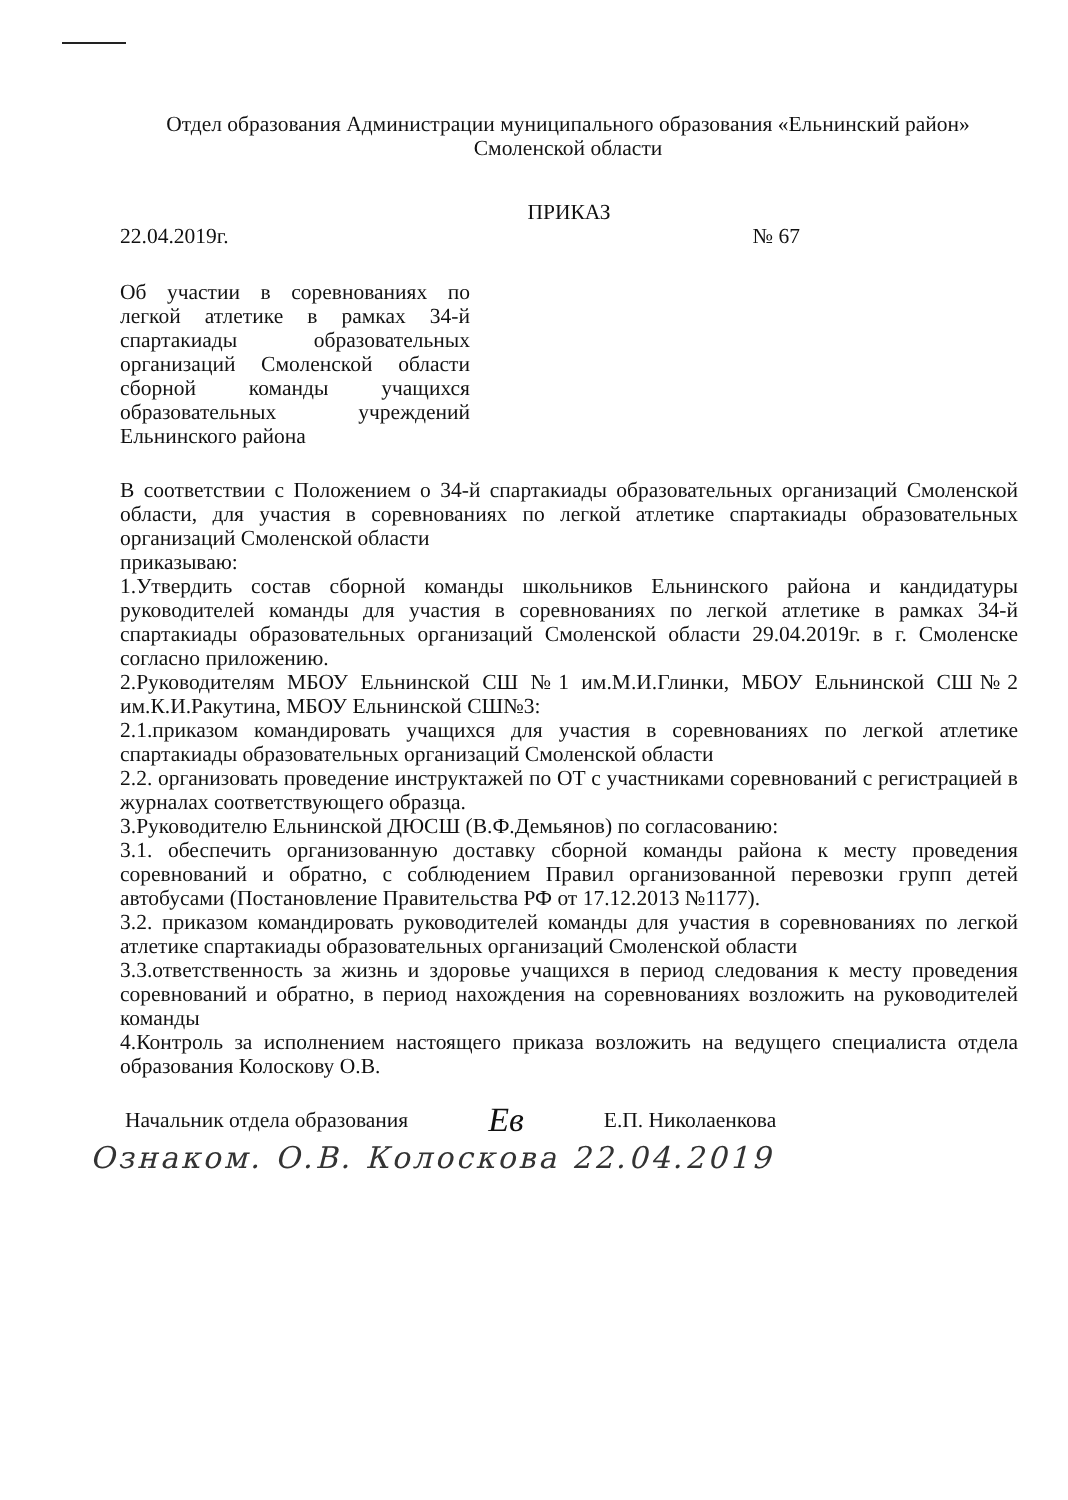Отдел образования Администрации муниципального образования «Ельнинский район»
Смоленской области
ПРИКАЗ
22.04.2019г. № 67
Об участии в соревнованиях по легкой атлетике в рамках 34-й спартакиады образовательных организаций Смоленской области сборной команды учащихся образовательных учреждений Ельнинского района
В соответствии с Положением о 34-й спартакиады образовательных организаций Смоленской области, для участия в соревнованиях по легкой атлетике спартакиады образовательных организаций Смоленской области
приказываю:
1.Утвердить состав сборной команды школьников Ельнинского района и кандидатуры руководителей команды для участия в соревнованиях по легкой атлетике в рамках 34-й спартакиады образовательных организаций Смоленской области 29.04.2019г. в г. Смоленске согласно приложению.
2.Руководителям МБОУ Ельнинской СШ №1 им.М.И.Глинки, МБОУ Ельнинской СШ№2 им.К.И.Ракутина, МБОУ Ельнинской СШ№3:
2.1.приказом командировать учащихся для участия в соревнованиях по легкой атлетике спартакиады образовательных организаций Смоленской области
2.2. организовать проведение инструктажей по ОТ с участниками соревнований с регистрацией в журналах соответствующего образца.
3.Руководителю Ельнинской ДЮСШ (В.Ф.Демьянов) по согласованию:
3.1. обеспечить организованную доставку сборной команды района к месту проведения соревнований и обратно, с соблюдением Правил организованной перевозки групп детей автобусами (Постановление Правительства РФ от 17.12.2013 №1177).
3.2. приказом командировать руководителей команды для участия в соревнованиях по легкой атлетике спартакиады образовательных организаций Смоленской области
3.3.ответственность за жизнь и здоровье учащихся в период следования к месту проведения соревнований и обратно, в период нахождения на соревнованиях возложить на руководителей команды
4.Контроль за исполнением настоящего приказа возложить на ведущего специалиста отдела образования Колоскову О.В.
Начальник отдела образования Ев Е.П. Николаенкова
Ознаком. О.В. Колоскова 22.04.2019